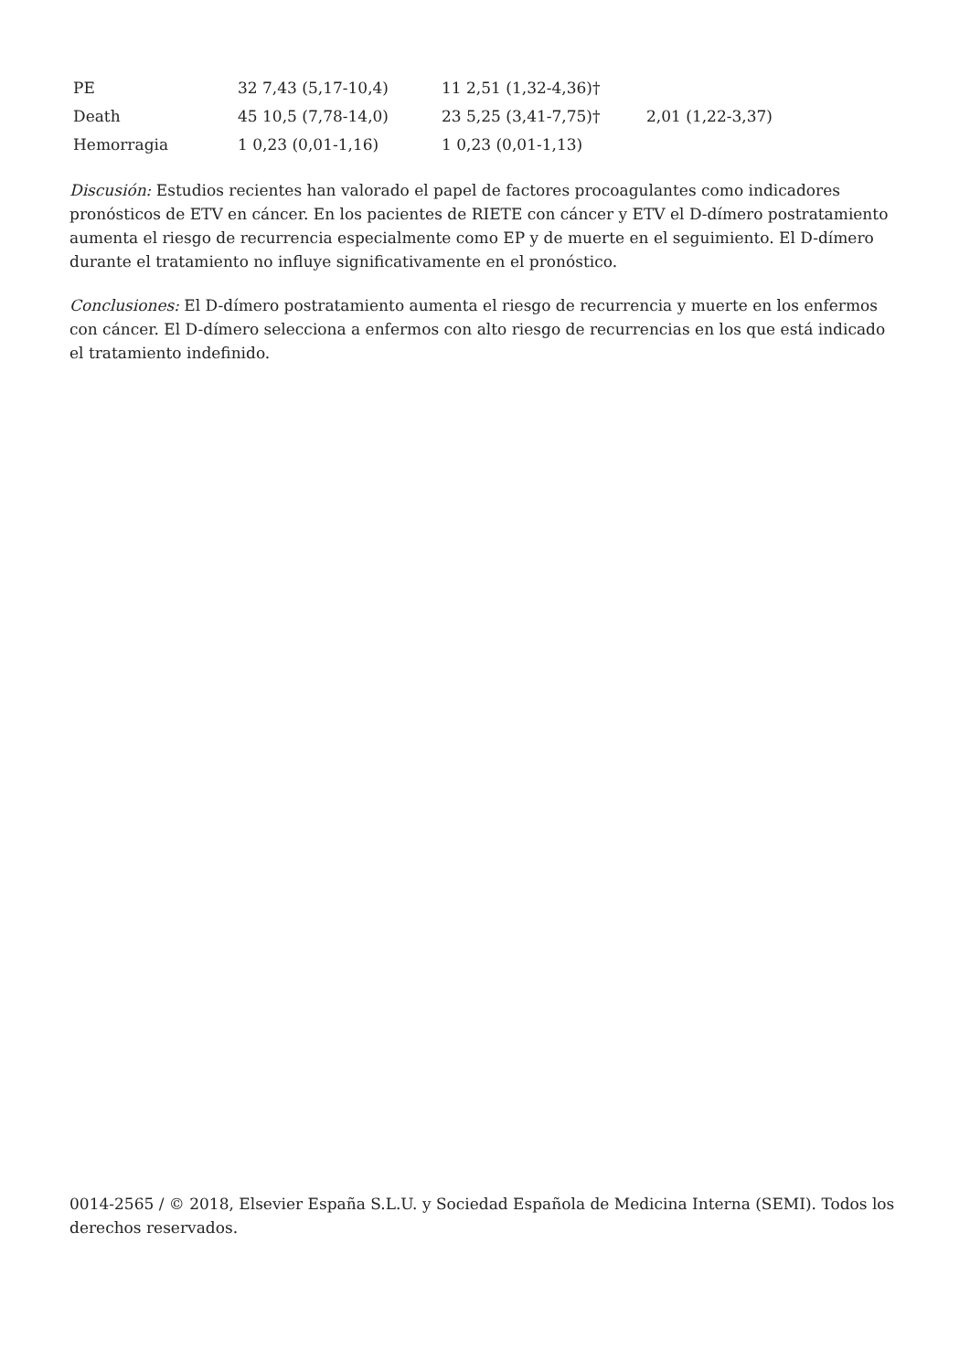| PE | 32 7,43 (5,17-10,4) | 11 2,51 (1,32-4,36)† | |
| Death | 45 10,5 (7,78-14,0) | 23 5,25 (3,41-7,75)† | 2,01 (1,22-3,37) |
| Hemorragia | 1 0,23 (0,01-1,16) | 1 0,23 (0,01-1,13) | |
Discusión: Estudios recientes han valorado el papel de factores procoagulantes como indicadores pronósticos de ETV en cáncer. En los pacientes de RIETE con cáncer y ETV el D-dímero postratamiento aumenta el riesgo de recurrencia especialmente como EP y de muerte en el seguimiento. El D-dímero durante el tratamiento no influye significativamente en el pronóstico.
Conclusiones: El D-dímero postratamiento aumenta el riesgo de recurrencia y muerte en los enfermos con cáncer. El D-dímero selecciona a enfermos con alto riesgo de recurrencias en los que está indicado el tratamiento indefinido.
0014-2565 / © 2018, Elsevier España S.L.U. y Sociedad Española de Medicina Interna (SEMI). Todos los derechos reservados.